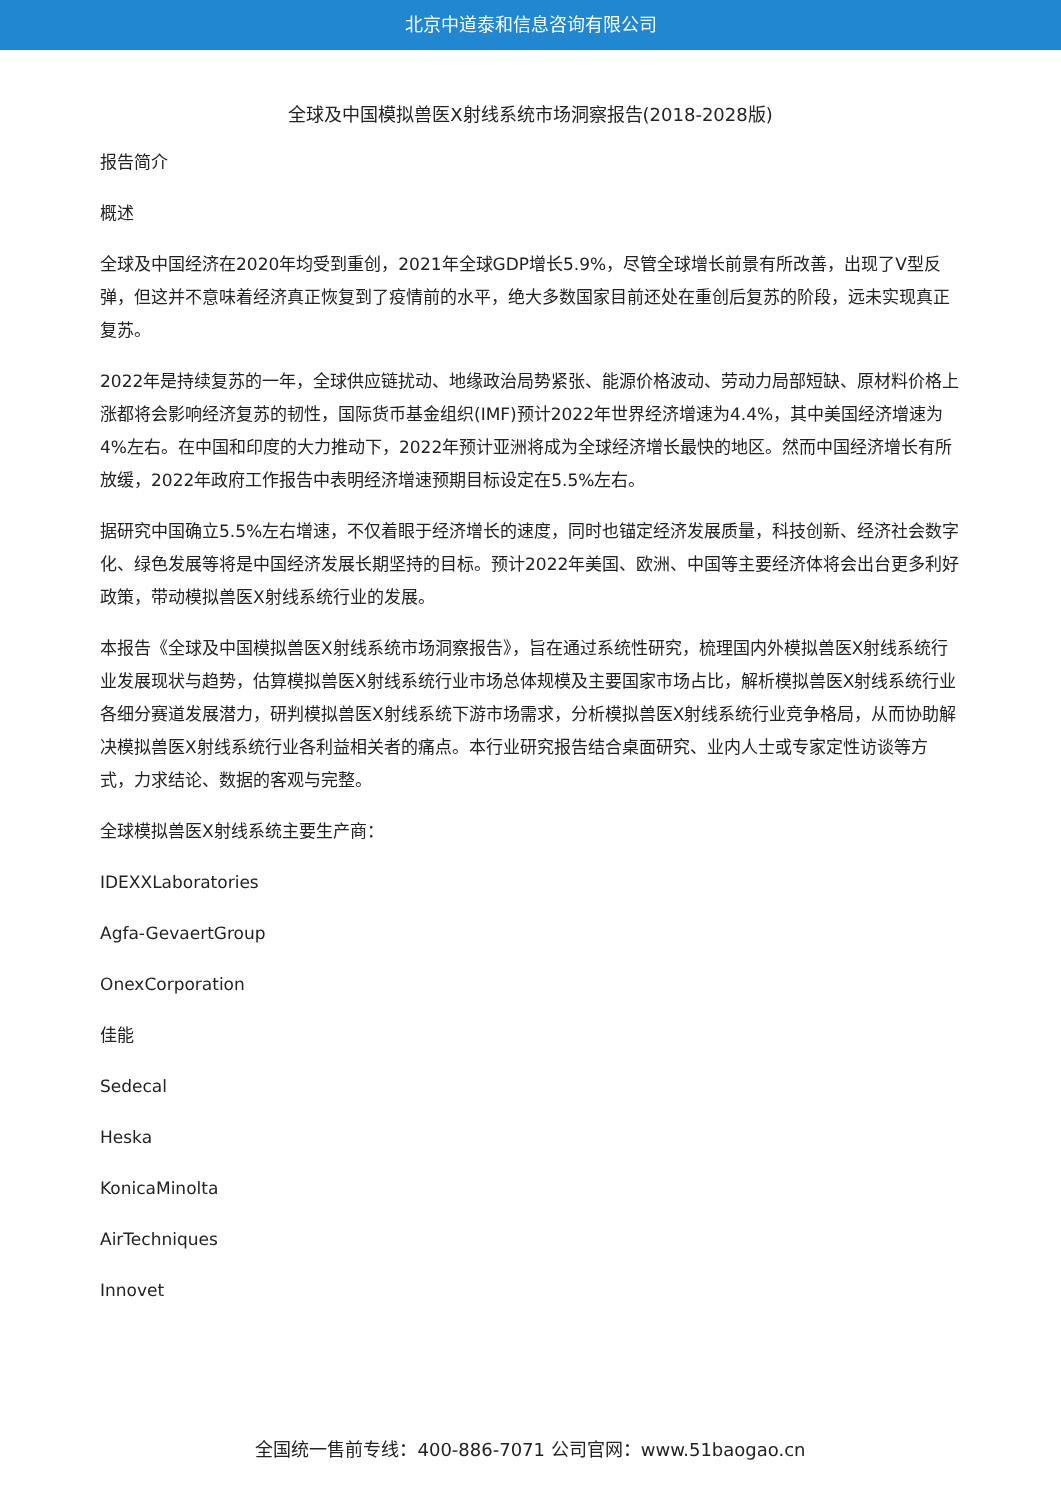北京中道泰和信息咨询有限公司
全球及中国模拟兽医X射线系统市场洞察报告(2018-2028版)
报告简介
概述
全球及中国经济在2020年均受到重创，2021年全球GDP增长5.9%，尽管全球增长前景有所改善，出现了V型反弹，但这并不意味着经济真正恢复到了疫情前的水平，绝大多数国家目前还处在重创后复苏的阶段，远未实现真正复苏。
2022年是持续复苏的一年，全球供应链扰动、地缘政治局势紧张、能源价格波动、劳动力局部短缺、原材料价格上涨都将会影响经济复苏的韧性，国际货币基金组织(IMF)预计2022年世界经济增速为4.4%，其中美国经济增速为4%左右。在中国和印度的大力推动下，2022年预计亚洲将成为全球经济增长最快的地区。然而中国经济增长有所放缓，2022年政府工作报告中表明经济增速预期目标设定在5.5%左右。
据研究中国确立5.5%左右增速，不仅着眼于经济增长的速度，同时也锚定经济发展质量，科技创新、经济社会数字化、绿色发展等将是中国经济发展长期坚持的目标。预计2022年美国、欧洲、中国等主要经济体将会出台更多利好政策，带动模拟兽医X射线系统行业的发展。
本报告《全球及中国模拟兽医X射线系统市场洞察报告》，旨在通过系统性研究，梳理国内外模拟兽医X射线系统行业发展现状与趋势，估算模拟兽医X射线系统行业市场总体规模及主要国家市场占比，解析模拟兽医X射线系统行业各细分赛道发展潜力，研判模拟兽医X射线系统下游市场需求，分析模拟兽医X射线系统行业竞争格局，从而协助解决模拟兽医X射线系统行业各利益相关者的痛点。本行业研究报告结合桌面研究、业内人士或专家定性访谈等方式，力求结论、数据的客观与完整。
全球模拟兽医X射线系统主要生产商：
IDEXXLaboratories
Agfa-GevaertGroup
OnexCorporation
佳能
Sedecal
Heska
KonicaMinolta
AirTechniques
Innovet
全国统一售前专线：400-886-7071 公司官网：www.51baogao.cn